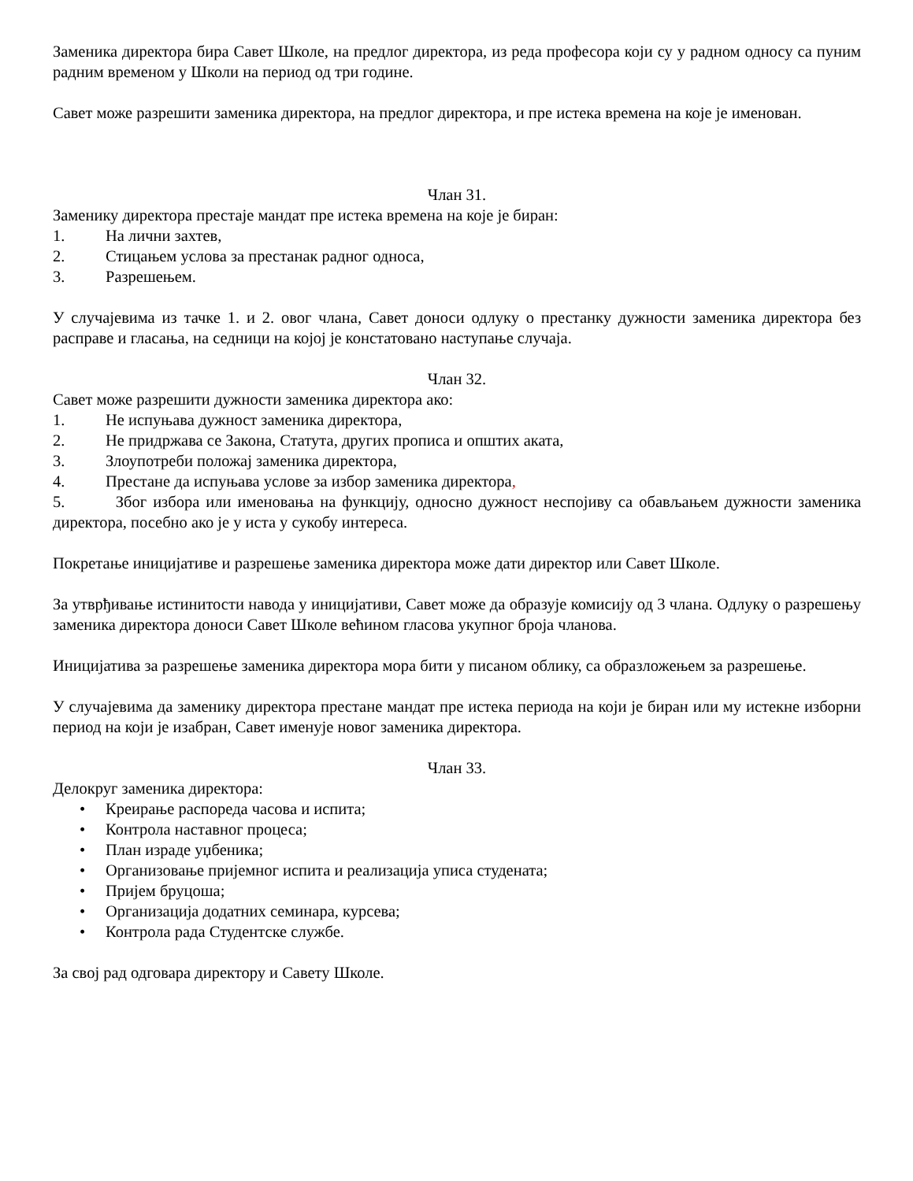Заменика директора бира Савет Школе, на предлог директора, из реда професора који су у радном односу са пуним радним временом у Школи на период од три године.
Савет може разрешити заменика директора, на предлог директора, и пре истека времена на које је именован.
Члан 31.
Заменику директора престаје мандат пре истека времена на које је биран:
1. На лични захтев,
2. Стицањем услова за престанак радног односа,
3. Разрешењем.
У случајевима из тачке 1. и 2. овог члана, Савет доноси одлуку о престанку дужности заменика директора без расправе и гласања, на седници на којој је констатовано наступање случаја.
Члан 32.
Савет може разрешити дужности заменика директора ако:
1. Не испуњава дужност заменика директора,
2. Не придржава се Закона, Статута, других прописа и општих аката,
3. Злоупотреби положај заменика директора,
4. Престане да испуњава услове за избор заменика директора,
5. Због избора или именовања на функцију, односно дужност неспојиву са обављањем дужности заменика директора, посебно ако је у иста у сукобу интереса.
Покретање иницијативе и разрешење заменика директора може дати директор или Савет Школе.
За утврђивање истинитости навода у иницијативи, Савет може да образује комисију од 3 члана. Одлуку о разрешењу заменика директора доноси Савет Школе већином гласова укупног броја чланова.
Иницијатива за разрешење заменика директора мора бити у писаном облику, са образложењем за разрешење.
У случајевима да заменику директора престане мандат пре истека периода на који је биран или му истекне изборни период на који је изабран, Савет именује новог заменика директора.
Члан 33.
Делокруг заменика директора:
• Креирање распореда часова и испита;
• Контрола наставног процеса;
• План израде уџбеника;
• Организовање пријемног испита и реализација уписа студената;
• Пријем бруцоша;
• Организација додатних семинара, курсева;
• Контрола рада Студентске службе.
За свој рад одговара директору и Савету Школе.